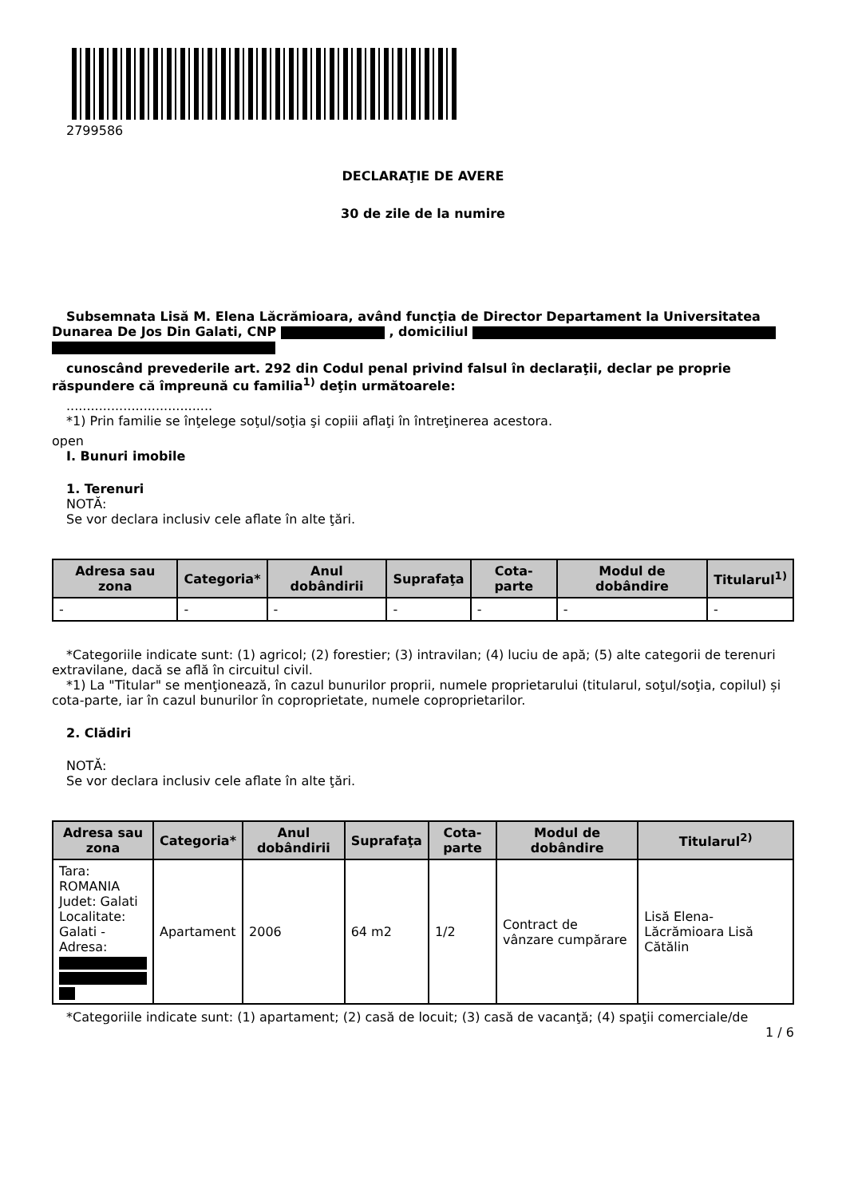2799586
DECLARAŢIE DE AVERE
30 de zile de la numire
Subsemnata Lisă M. Elena Lăcrămioara, având funcţia de Director Departament la Universitatea Dunarea De Jos Din Galati, CNP , domiciliul
cunoscând prevederile art. 292 din Codul penal privind falsul în declaraţii, declar pe proprie răspundere că împreună cu familia<sup>1)</sup> deţin următoarele:
....................................
*1) Prin familie se înţelege soţul/soţia şi copiii aflaţi în întreţinerea acestora.
open
I. Bunuri imobile
1. Terenuri
NOTĂ:
Se vor declara inclusiv cele aflate în alte ţări.
| Adresa sau zona | Categoria* | Anul dobândirii | Suprafaţa | Cota-parte | Modul de dobândire | Titularul<sup>1)</sup> |
| --- | --- | --- | --- | --- | --- | --- |
| - | - | - | - | - | - | - |
*Categoriile indicate sunt: (1) agricol; (2) forestier; (3) intravilan; (4) luciu de apă; (5) alte categorii de terenuri extravilane, dacă se află în circuitul civil.
*1) La "Titular" se menţionează, în cazul bunurilor proprii, numele proprietarului (titularul, soţul/soţia, copilul) și cota-parte, iar în cazul bunurilor în coproprietate, numele coproprietarilor.
2. Clădiri
NOTĂ:
Se vor declara inclusiv cele aflate în alte ţări.
| Adresa sau zona | Categoria* | Anul dobândirii | Suprafaţa | Cota-parte | Modul de dobândire | Titularul<sup>2)</sup> |
| --- | --- | --- | --- | --- | --- | --- |
| Tara: ROMANIA Judet: Galati Localitate: Galati - Adresa: | Apartament | 2006 | 64 m2 | 1/2 | Contract de vânzare cumpărare | Lisă Elena-Lăcrămioara Lisă Cătălin |
*Categoriile indicate sunt: (1) apartament; (2) casă de locuit; (3) casă de vacanţă; (4) spaţii comerciale/de
1 / 6